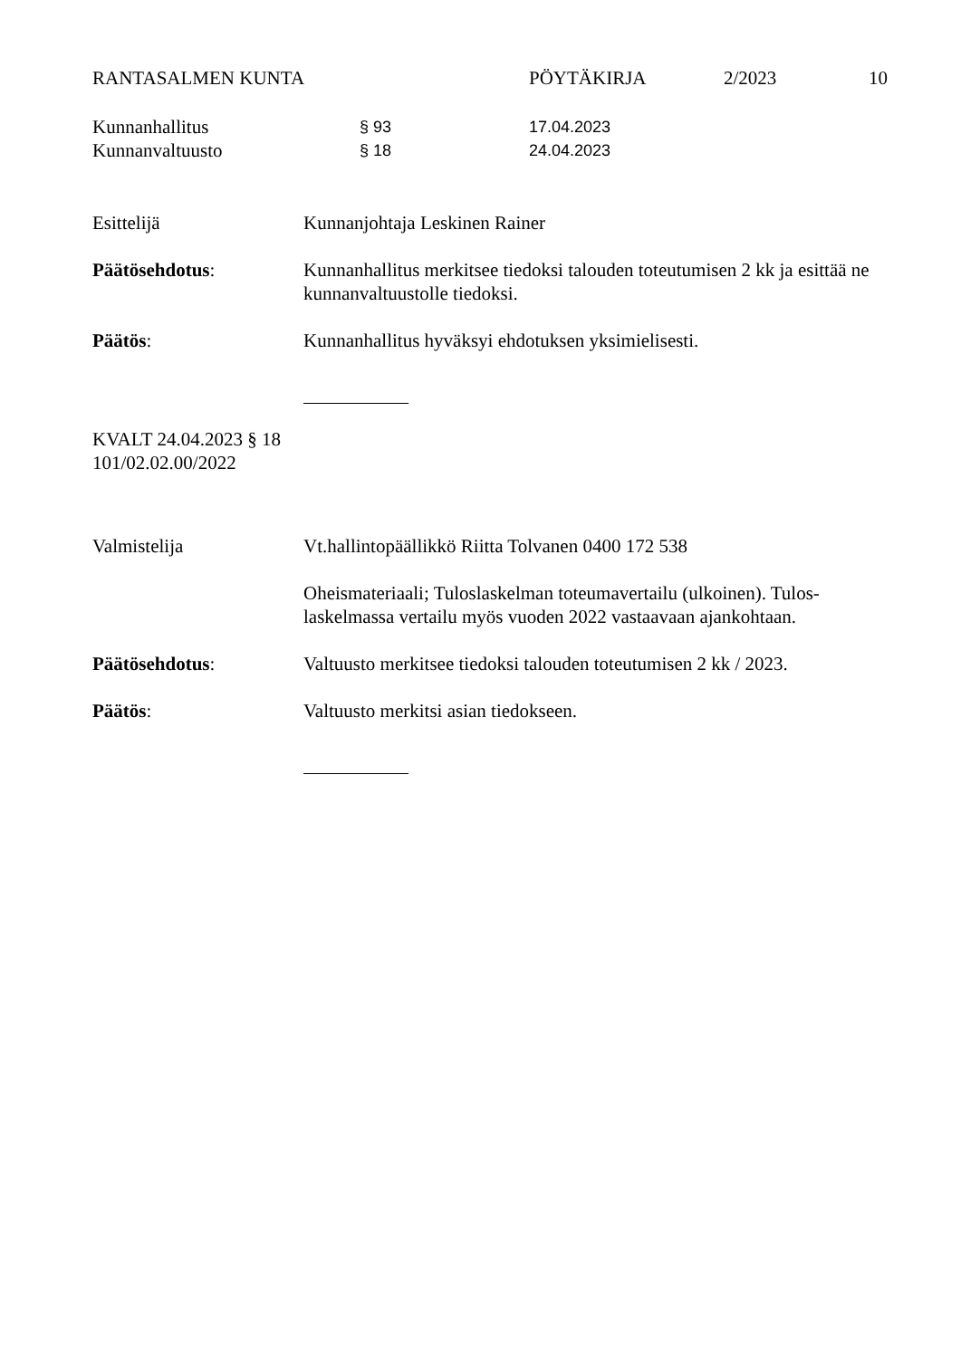RANTASALMEN KUNTA PÖYTÄKIRJA 2/2023 10
Kunnanhallitus § 93 17.04.2023
Kunnanvaltuusto § 18 24.04.2023
Esittelijä Kunnanjohtaja Leskinen Rainer
Päätösehdotus: Kunnanhallitus merkitsee tiedoksi talouden toteutumisen 2 kk ja esittää ne kunnanvaltuustolle tiedoksi.
Päätös: Kunnanhallitus hyväksyi ehdotuksen yksimielisesti.
KVALT 24.04.2023 § 18
101/02.02.00/2022
Valmistelija Vt.hallintopäällikkö Riitta Tolvanen 0400 172 538
Oheismateriaali; Tuloslaskelman toteumavertailu (ulkoinen). Tulos-laskelmassa vertailu myös vuoden 2022 vastaavaan ajankohtaan.
Päätösehdotus: Valtuusto merkitsee tiedoksi talouden toteutumisen 2 kk / 2023.
Päätös: Valtuusto merkitsi asian tiedokseen.